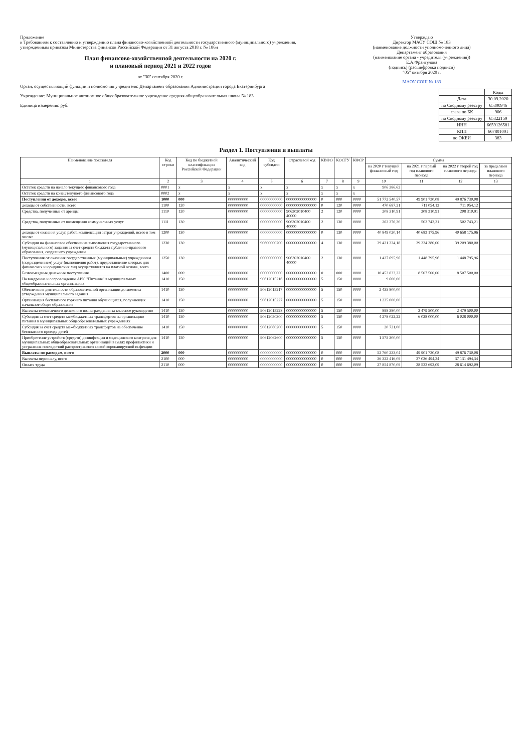Приложение
к Требованиям к составлению и утверждению плана финансово-хозяйственной деятельности государственного (муниципального) учреждения, утвержденным приказом Министерства финансов Российской Федерации от 31 августа 2018 г. № 186н
План финансово-хозяйственной деятельности на 2020 г.
и плановый период 2021 и 2022 годов
от "30" сентября 2020 г.
Орган, осуществляющий функции и полномочия учредителя: Департамент образования Администрации города Екатеринбурга
Учреждение: Муниципальное автономное общеобразовательное учреждение средняя общеобразовательная школа № 183
Единица измерения: руб.
Утверждаю
Директор МАОУ СОШ № 183
(наименование должности уполномоченного лица)
Департамент образования
(наименование органа - учредителя (учреждения))
Е.А.Франгулова
(подпись) (расшифровка подписи)
"05" октября 2020 г.
МАОУ СОШ № 183
| | Коды |
| Дата | 30.09.2020 |
| по Сводному реестру | 65300946 |
| глава по БК | 906 |
| по Сводному реестру | 65322159 |
| ИНН | 6659126581 |
| КПП | 667801001 |
| по ОКЕИ | 383 |
Раздел 1. Поступления и выплаты
| Наименование показателя | Код строки | Код по бюджетной классификации Российской Федерации | Аналитический код | Код субсидии | Отраслевой код | КВФО | КОСГУ | КФСР | Сумма | | | |
| --- | --- | --- | --- | --- | --- | --- | --- | --- | --- | --- | --- | --- |
| | | | | | | | | | на 2020 г текущий финансовый год | на 2021 г первый год планового периода | на 2022 г второй год планового периода | за пределами планового периода |
| 1 | 2 | 3 | 4 | 5 | 6 | 7 | 8 | 9 | 10 | 11 | 12 | 13 |
| Остаток средств на начало текущего финансового года | 0001 | х | х | х | х | х | х | х | 906 386,62 | | | |
| Остаток средств на конец текущего финансового года | 0002 | х | х | х | х | х | х | х | | | | |
| Поступления от доходов, всего | 1000 | 000 | 0000000000 | 00000000000 | 000000000000000 | 0 | 000 | 0000 | 51 772 540,57 | 49 901 730,08 | 49 876 730,08 | |
| доходы от собственности, всего | 1100 | 120 | 0000000000 | 00000000000 | 000000000000000 | 0 | 120 | 0000 | 470 687,21 | 711 054,12 | 711 054,12 | |
| Средства, полученные от аренды | 1110 | 120 | 0000000000 | 00000000000 | 906302010400 40000 | 2 | 120 | 0000 | 208 310,91 | 208 310,91 | 208 310,91 | |
| Средства, полученные от возмещения коммунальных услуг | 1111 | 130 | 0000000000 | 00000000000 | 906302010400 40000 | 2 | 130 | 0000 | 262 376,30 | 502 743,21 | 502 743,21 | |
| доходы от оказания услуг, работ, компенсации затрат учреждений, всего в том числе: | 1200 | 130 | 0000000000 | 00000000000 | 000000000000000 | 0 | 130 | 0000 | 40 849 020,14 | 40 683 175,96 | 40 658 175,96 | |
| Субсидии на финансовое обеспечение выполнения государственного (муниципального) задания за счет средств бюджета публично-правового образования, создавшего учреждение | 1230 | 130 | 0000000000 | 90600000200 | 000000000000000 | 4 | 130 | 0000 | 39 421 324,18 | 39 234 380,00 | 39 209 380,00 | |
| Поступления от оказания государственных (муниципальных) учреждением (подразделением) услуг (выполнения работ), предоставление которых для физических и юридических лиц осуществляется на платной основе, всего | 1250 | 130 | 0000000000 | 00000000000 | 906302010400 40000 | 2 | 130 | 0000 | 1 427 695,96 | 1 448 795,96 | 1 448 795,96 | |
| Безвозмездные денежные поступления | 1400 | 000 | 0000000000 | 00000000000 | 000000000000000 | 0 | 000 | 0000 | 10 452 833,22 | 8 507 500,00 | 8 507 500,00 | |
| На внедрение и сопровождение АИС "Питание" в муниципальных общеобразовательных организациях | 1410 | 150 | 0000000000 | 90612015216 | 000000000000000 | 5 | 150 | 0000 | 9 600,00 | | | |
| Обеспечение деятельности образовательной организации до момента утверждения муниципального задания | 1410 | 150 | 0000000000 | 90612015217 | 000000000000000 | 5 | 150 | 0000 | 2 435 800,00 | | | |
| Организация бесплатного горячего питания обучающихся, получающих начальное общее образование | 1410 | 150 | 0000000000 | 90612015227 | 000000000000000 | 5 | 150 | 0000 | 1 235 000,00 | | | |
| Выплаты ежемесячного денежного вознаграждения за классное руководство | 1410 | 150 | 0000000000 | 90612015228 | 000000000000000 | 5 | 150 | 0000 | 898 380,00 | 2 479 500,00 | 2 479 500,00 | |
| Субсидия за счет средств межбюджетных трансфертов на организацию питания в муниципальных общеобразовательных учреждениях | 1410 | 150 | 0000000000 | 90612050300 | 000000000000000 | 5 | 150 | 0000 | 4 278 022,22 | 6 028 000,00 | 6 028 000,00 | |
| Субсидия за счет средств межбюджетных трансфертов на обеспечение бесплатного проезда детей | 1410 | 150 | 0000000000 | 90612060200 | 000000000000000 | 5 | 150 | 0000 | 20 731,00 | | | |
| Приобретение устройств (средств) дезинфекции и медицинского контроля для муниципальных общеобразовательных организаций в целях профилактики и устранения последствий распространения новой коронавирусной инфекции | 1410 | 150 | 0000000000 | 90612062600 | 000000000000000 | 5 | 150 | 0000 | 1 575 300,00 | | | |
| Выплаты по расходам, всего | 2000 | 000 | 0000000000 | 00000000000 | 000000000000000 | 0 | 000 | 0000 | 52 760 233,04 | 49 901 730,08 | 49 876 730,08 | |
| Выплаты персоналу, всего | 2100 | 000 | 0000000000 | 00000000000 | 000000000000000 | 0 | 000 | 0000 | 36 322 416,09 | 37 026 494,34 | 37 131 494,34 | |
| Оплата труда | 2110 | 000 | 0000000000 | 00000000000 | 000000000000000 | 0 | 000 | 0000 | 27 854 870,09 | 28 533 692,09 | 28 614 692,09 | |